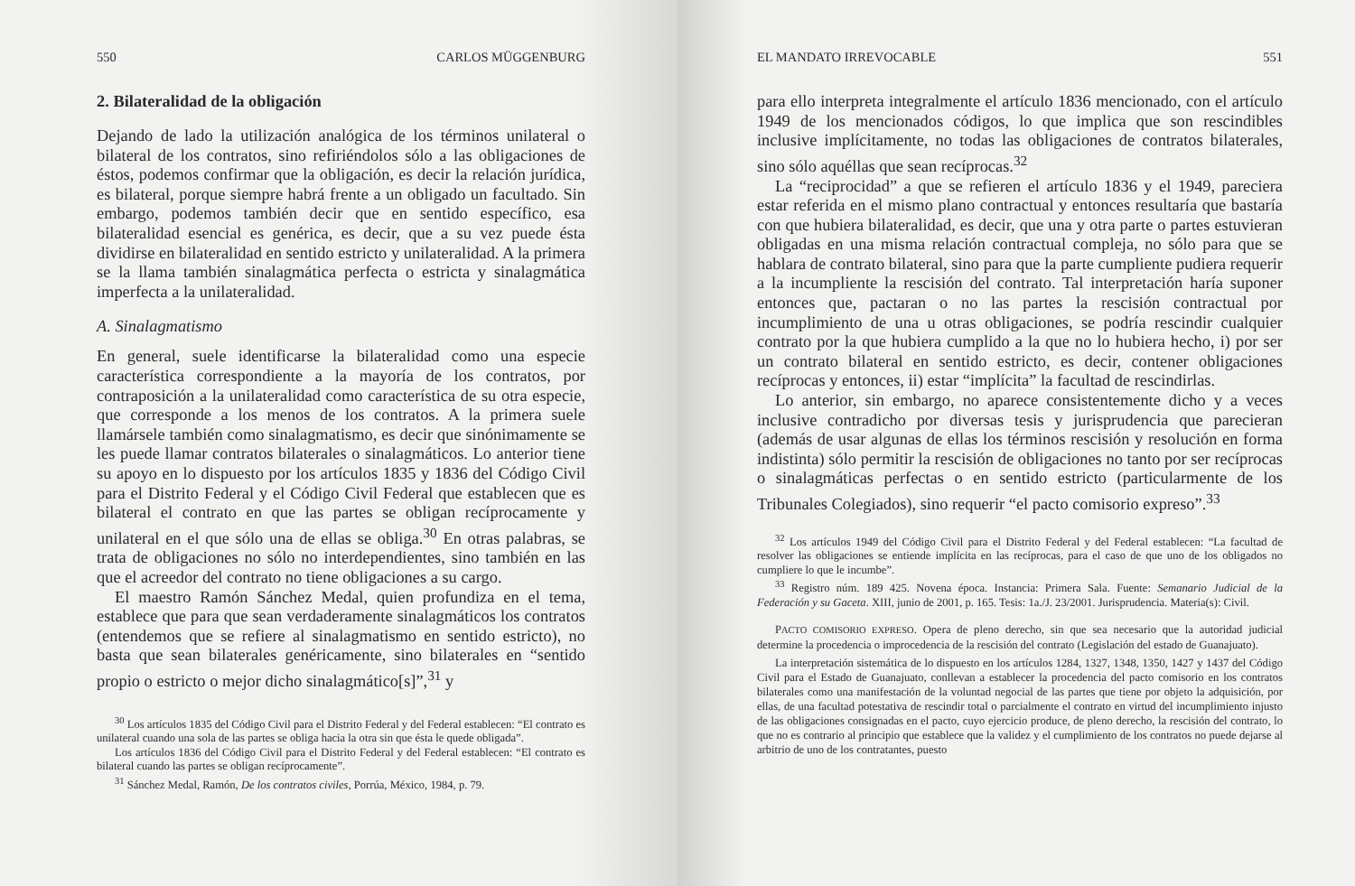550 CARLOS MÜGGENBURG
2. Bilateralidad de la obligación
Dejando de lado la utilización analógica de los términos unilateral o bilateral de los contratos, sino refiriéndolos sólo a las obligaciones de éstos, podemos confirmar que la obligación, es decir la relación jurídica, es bilateral, porque siempre habrá frente a un obligado un facultado. Sin embargo, podemos también decir que en sentido específico, esa bilateralidad esencial es genérica, es decir, que a su vez puede ésta dividirse en bilateralidad en sentido estricto y unilateralidad. A la primera se la llama también sinalagmática perfecta o estricta y sinalagmática imperfecta a la unilateralidad.
A. Sinalagmatismo
En general, suele identificarse la bilateralidad como una especie característica correspondiente a la mayoría de los contratos, por contraposición a la unilateralidad como característica de su otra especie, que corresponde a los menos de los contratos. A la primera suele llamársele también como sinalagmatismo, es decir que sinónimamente se les puede llamar contratos bilaterales o sinalagmáticos. Lo anterior tiene su apoyo en lo dispuesto por los artículos 1835 y 1836 del Código Civil para el Distrito Federal y el Código Civil Federal que establecen que es bilateral el contrato en que las partes se obligan recíprocamente y unilateral en el que sólo una de ellas se obliga.<sup>30</sup> En otras palabras, se trata de obligaciones no sólo no interdependientes, sino también en las que el acreedor del contrato no tiene obligaciones a su cargo.
El maestro Ramón Sánchez Medal, quien profundiza en el tema, establece que para que sean verdaderamente sinalagmáticos los contratos (entendemos que se refiere al sinalagmatismo en sentido estricto), no basta que sean bilaterales genéricamente, sino bilaterales en “sentido propio o estricto o mejor dicho sinalagmático[s]”,<sup>31</sup> y
<sup>30</sup> Los artículos 1835 del Código Civil para el Distrito Federal y del Federal establecen: “El contrato es unilateral cuando una sola de las partes se obliga hacia la otra sin que ésta le quede obligada”.
Los artículos 1836 del Código Civil para el Distrito Federal y del Federal establecen: “El contrato es bilateral cuando las partes se obligan recíprocamente”.
<sup>31</sup> Sánchez Medal, Ramón, De los contratos civiles, Porrúa, México, 1984, p. 79.
EL MANDATO IRREVOCABLE 551
para ello interpreta integralmente el artículo 1836 mencionado, con el artículo 1949 de los mencionados códigos, lo que implica que son rescindibles inclusive implícitamente, no todas las obligaciones de contratos bilaterales, sino sólo aquéllas que sean recíprocas.<sup>32</sup>
La “reciprocidad” a que se refieren el artículo 1836 y el 1949, pareciera estar referida en el mismo plano contractual y entonces resultaría que bastaría con que hubiera bilateralidad, es decir, que una y otra parte o partes estuvieran obligadas en una misma relación contractual compleja, no sólo para que se hablara de contrato bilateral, sino para que la parte cumpliente pudiera requerir a la incumpliente la rescisión del contrato. Tal interpretación haría suponer entonces que, pactaran o no las partes la rescisión contractual por incumplimiento de una u otras obligaciones, se podría rescindir cualquier contrato por la que hubiera cumplido a la que no lo hubiera hecho, i) por ser un contrato bilateral en sentido estricto, es decir, contener obligaciones recíprocas y entonces, ii) estar “implícita” la facultad de rescindirlas.
Lo anterior, sin embargo, no aparece consistentemente dicho y a veces inclusive contradicho por diversas tesis y jurisprudencia que parecieran (además de usar algunas de ellas los términos rescisión y resolución en forma indistinta) sólo permitir la rescisión de obligaciones no tanto por ser recíprocas o sinalagmáticas perfectas o en sentido estricto (particularmente de los Tribunales Colegiados), sino requerir “el pacto comisorio expreso”.<sup>33</sup>
<sup>32</sup> Los artículos 1949 del Código Civil para el Distrito Federal y del Federal establecen: “La facultad de resolver las obligaciones se entiende implícita en las recíprocas, para el caso de que uno de los obligados no cumpliere lo que le incumbe”.
<sup>33</sup> Registro núm. 189 425. Novena época. Instancia: Primera Sala. Fuente: Semanario Judicial de la Federación y su Gaceta. XIII, junio de 2001, p. 165. Tesis: 1a./J. 23/2001. Jurisprudencia. Materia(s): Civil.
PACTO COMISORIO EXPRESO. Opera de pleno derecho, sin que sea necesario que la autoridad judicial determine la procedencia o improcedencia de la rescisión del contrato (Legislación del estado de Guanajuato).
La interpretación sistemática de lo dispuesto en los artículos 1284, 1327, 1348, 1350, 1427 y 1437 del Código Civil para el Estado de Guanajuato, conllevan a establecer la procedencia del pacto comisorio en los contratos bilaterales como una manifestación de la voluntad negocial de las partes que tiene por objeto la adquisición, por ellas, de una facultad potestativa de rescindir total o parcialmente el contrato en virtud del incumplimiento injusto de las obligaciones consignadas en el pacto, cuyo ejercicio produce, de pleno derecho, la rescisión del contrato, lo que no es contrario al principio que establece que la validez y el cumplimiento de los contratos no puede dejarse al arbitrio de uno de los contratantes, puesto